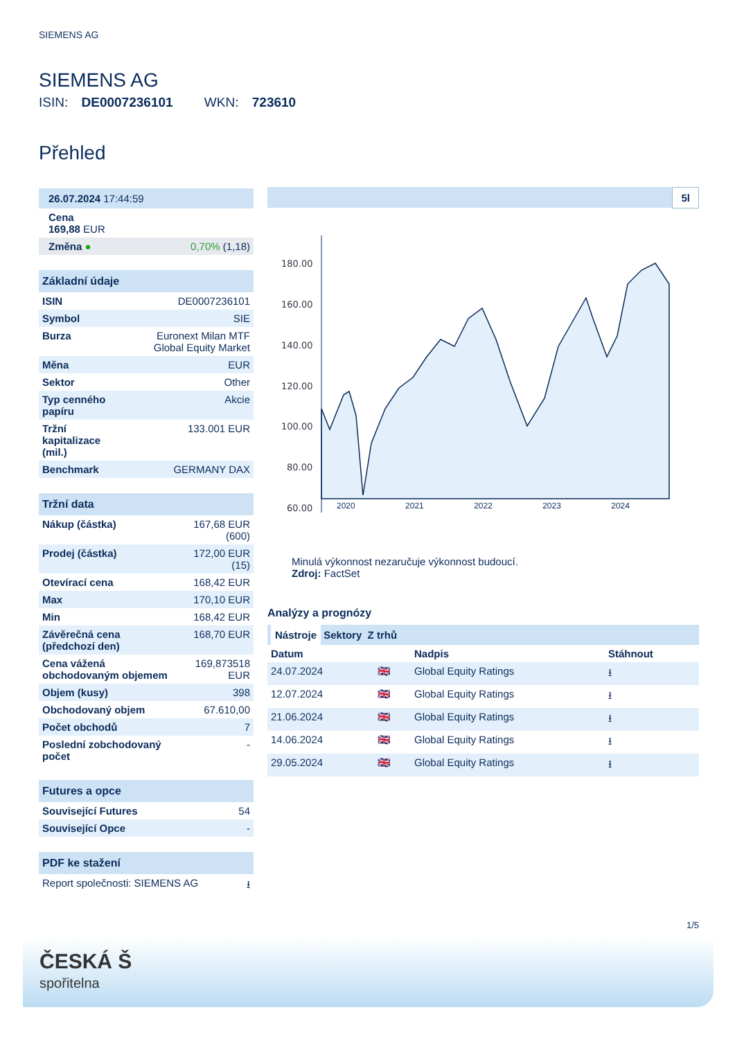SIEMENS AG
SIEMENS AG
ISIN: DE0007236101 WKN: 723610
Přehled
| 26.07.2024 17:44:59 | |
| Cena 169,88 EUR | |
| Změna ● | 0,70% (1,18) |
| Základní údaje | |
| ISIN | DE0007236101 |
| Symbol | SIE |
| Burza | Euronext Milan MTF Global Equity Market |
| Měna | EUR |
| Sektor | Other |
| Typ cenného papíru | Akcie |
| Tržní kapitalizace (mil.) | 133.001 EUR |
| Benchmark | GERMANY DAX |
| Tržní data | |
| Nákup (částka) | 167,68 EUR (600) |
| Prodej (částka) | 172,00 EUR (15) |
| Otevírací cena | 168,42 EUR |
| Max | 170,10 EUR |
| Min | 168,42 EUR |
| Závěrečná cena (předchozí den) | 168,70 EUR |
| Cena vážená obchodovaným objemem | 169,873518 EUR |
| Objem (kusy) | 398 |
| Obchodovaný objem | 67.610,00 |
| Počet obchodů | 7 |
| Poslední zobchodovaný počet | - |
| Futures a opce | |
| Související Futures | 54 |
| Související Opce | - |
| PDF ke stažení | |
| Report společnosti: SIEMENS AG | ⭳ |
5l
180.00
160.00
140.00
120.00
100.00
80.00
60.00
2020 2021 2022 2023 2024
Minulá výkonnost nezaručuje výkonnost budoucí.
Zdroj: FactSet
Analýzy a prognózy
Nástroje Sektory Z trhů
| Datum | | Nadpis | Stáhnout |
| --- | --- | --- | --- |
| 24.07.2024 | 🇬🇧 | Global Equity Ratings | ⭳ |
| 12.07.2024 | 🇬🇧 | Global Equity Ratings | ⭳ |
| 21.06.2024 | 🇬🇧 | Global Equity Ratings | ⭳ |
| 14.06.2024 | 🇬🇧 | Global Equity Ratings | ⭳ |
| 29.05.2024 | 🇬🇧 | Global Equity Ratings | ⭳ |
1/5
ČESKÁ Š
spořitelna